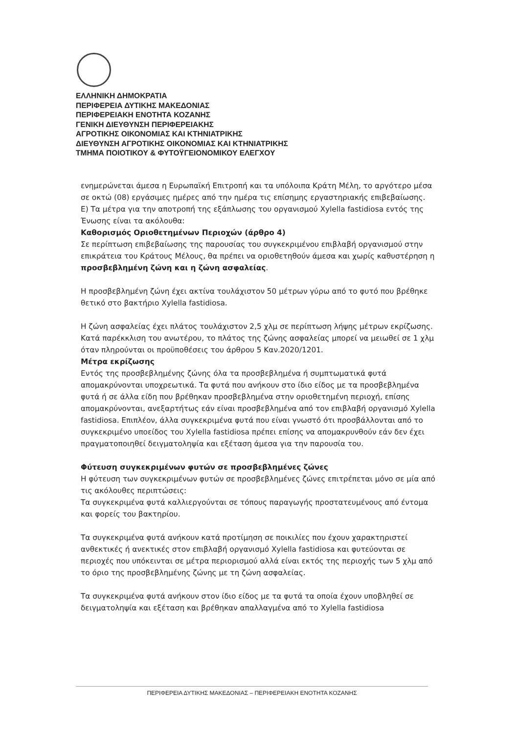ΕΛΛΗΝΙΚΗ ΔΗΜΟΚΡΑΤΙΑ
ΠΕΡΙΦΕΡΕΙΑ ΔΥΤΙΚΗΣ ΜΑΚΕΔΟΝΙΑΣ
ΠΕΡΙΦΕΡΕΙΑΚΗ ΕΝΟΤΗΤΑ ΚΟΖΑΝΗΣ
ΓΕΝΙΚΗ ΔΙΕΥΘΥΝΣΗ ΠΕΡΙΦΕΡΕΙΑΚΗΣ
ΑΓΡΟΤΙΚΗΣ ΟΙΚΟΝΟΜΙΑΣ ΚΑΙ ΚΤΗΝΙΑΤΡΙΚΗΣ
ΔΙΕΥΘΥΝΣΗ ΑΓΡΟΤΙΚΗΣ ΟΙΚΟΝΟΜΙΑΣ ΚΑΙ ΚΤΗΝΙΑΤΡΙΚΗΣ
ΤΜΗΜΑ ΠΟΙΟΤΙΚΟΥ & ΦΥΤΟΫΓΕΙΟΝΟΜΙΚΟΥ ΕΛΕΓΧΟΥ
ενημερώνεται άμεσα η Ευρωπαϊκή Επιτροπή και τα υπόλοιπα Κράτη Μέλη, το αργότερο μέσα σε οκτώ (08) εργάσιμες ημέρες από την ημέρα τις επίσημης εργαστηριακής επιβεβαίωσης.
Ε) Τα μέτρα για την αποτροπή της εξάπλωσης του οργανισμού Xylella fastidiosa εντός της Ένωσης είναι τα ακόλουθα:
Καθορισμός Οριοθετημένων Περιοχών (άρθρο 4)
Σε περίπτωση επιβεβαίωσης της παρουσίας του συγκεκριμένου επιβλαβή οργανισμού στην επικράτεια του Κράτους Μέλους, θα πρέπει να οριοθετηθούν άμεσα και χωρίς καθυστέρηση η προσβεβλημένη ζώνη και η ζώνη ασφαλείας.
Η προσβεβλημένη ζώνη έχει ακτίνα τουλάχιστον 50 μέτρων γύρω από το φυτό που βρέθηκε θετικό στο βακτήριο Xylella fastidiosa.
Η ζώνη ασφαλείας έχει πλάτος τουλάχιστον 2,5 χλμ σε περίπτωση λήψης μέτρων εκρίζωσης. Κατά παρέκκλιση του ανωτέρου, το πλάτος της ζώνης ασφαλείας μπορεί να μειωθεί σε 1 χλμ όταν πληρούνται οι προϋποθέσεις του άρθρου 5 Καν.2020/1201.
Μέτρα εκρίζωσης
Εντός της προσβεβλημένης ζώνης όλα τα προσβεβλημένα ή συμπτωματικά φυτά απομακρύνονται υποχρεωτικά. Τα φυτά που ανήκουν στο ίδιο είδος με τα προσβεβλημένα φυτά ή σε άλλα είδη που βρέθηκαν προσβεβλημένα στην οριοθετημένη περιοχή, επίσης απομακρύνονται, ανεξαρτήτως εάν είναι προσβεβλημένα από τον επιβλαβή οργανισμό Xylella fastidiosa. Επιπλέον, άλλα συγκεκριμένα φυτά που είναι γνωστό ότι προσβάλλονται από το συγκεκριμένο υποείδος του Xylella fastidiosa πρέπει επίσης να απομακρυνθούν εάν δεν έχει πραγματοποιηθεί δειγματοληψία και εξέταση άμεσα για την παρουσία του.
Φύτευση συγκεκριμένων φυτών σε προσβεβλημένες ζώνες
Η φύτευση των συγκεκριμένων φυτών σε προσβεβλημένες ζώνες επιτρέπεται μόνο σε μία από τις ακόλουθες περιπτώσεις:
Τα συγκεκριμένα φυτά καλλιεργούνται σε τόπους παραγωγής προστατευμένους από έντομα και φορείς του βακτηρίου.
Τα συγκεκριμένα φυτά ανήκουν κατά προτίμηση σε ποικιλίες που έχουν χαρακτηριστεί ανθεκτικές ή ανεκτικές στον επιβλαβή οργανισμό Xylella fastidiosa και φυτεύονται σε περιοχές που υπόκεινται σε μέτρα περιορισμού αλλά είναι εκτός της περιοχής των 5 χλμ από το όριο της προσβεβλημένης ζώνης με τη ζώνη ασφαλείας.
Τα συγκεκριμένα φυτά ανήκουν στον ίδιο είδος με τα φυτά τα οποία έχουν υποβληθεί σε δειγματοληψία και εξέταση και βρέθηκαν απαλλαγμένα από το Xylella fastidiosa
ΠΕΡΙΦΕΡΕΙΑ ΔΥΤΙΚΗΣ ΜΑΚΕΔΟΝΙΑΣ – ΠΕΡΙΦΕΡΕΙΑΚΗ ΕΝΟΤΗΤΑ ΚΟΖΑΝΗΣ